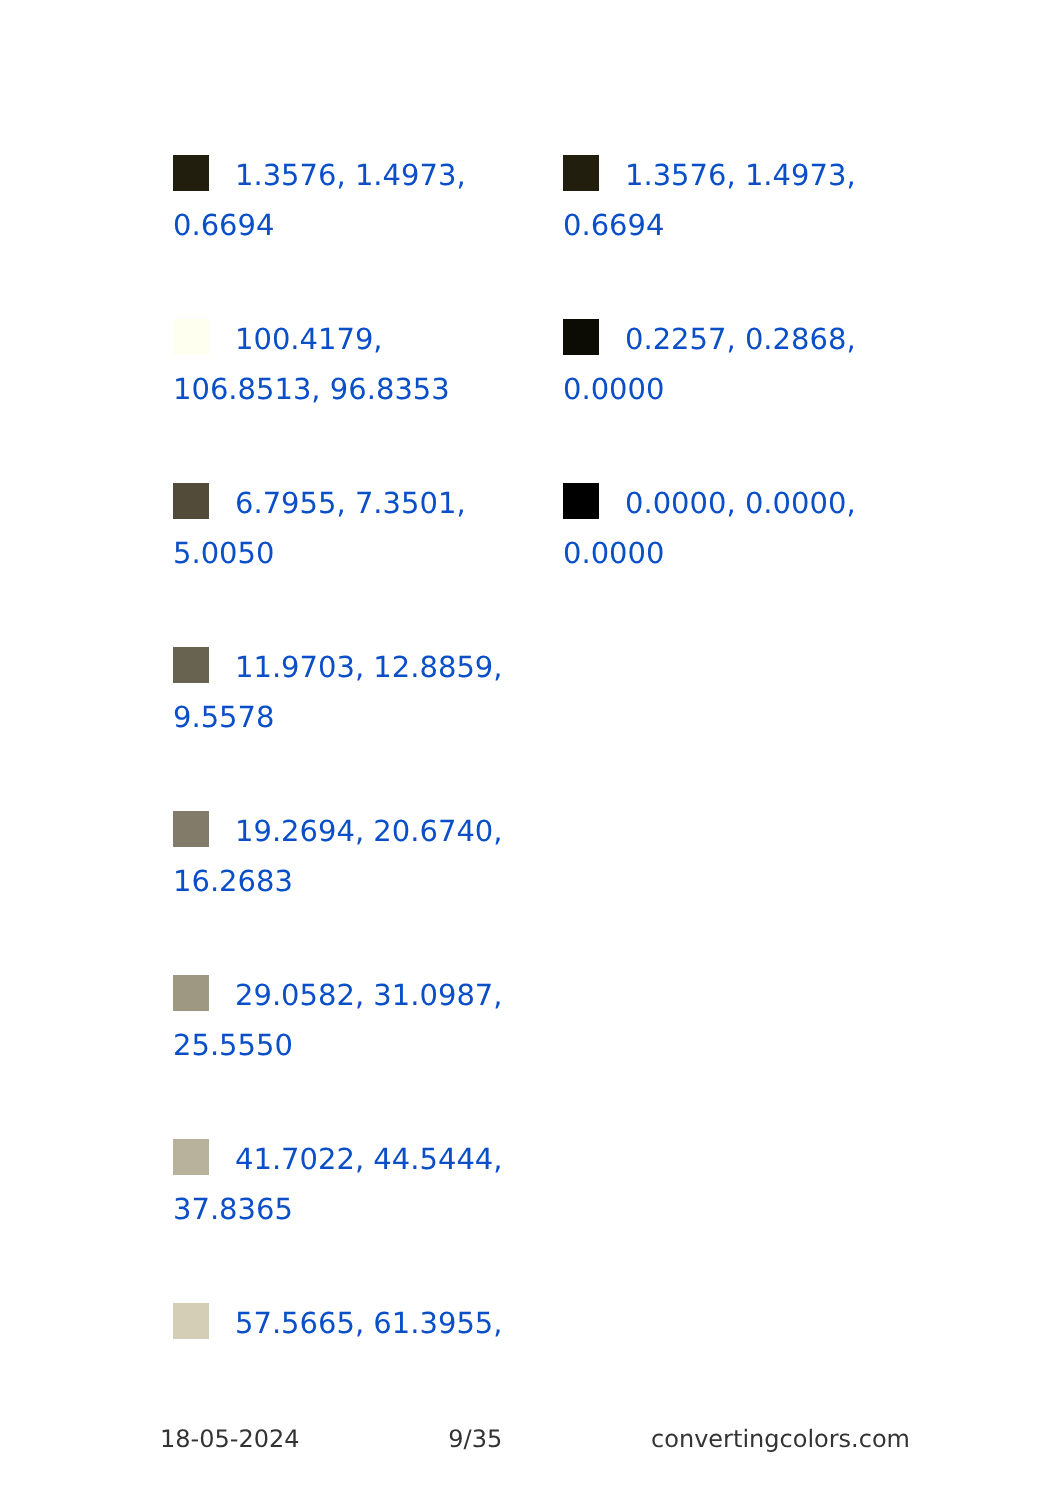1.3576, 1.4973, 0.6694
100.4179, 106.8513, 96.8353
6.7955, 7.3501, 5.0050
11.9703, 12.8859, 9.5578
19.2694, 20.6740, 16.2683
29.0582, 31.0987, 25.5550
41.7022, 44.5444, 37.8365
57.5665, 61.3955,
1.3576, 1.4973, 0.6694
0.2257, 0.2868, 0.0000
0.0000, 0.0000, 0.0000
18-05-2024 9/35 convertingcolors.com